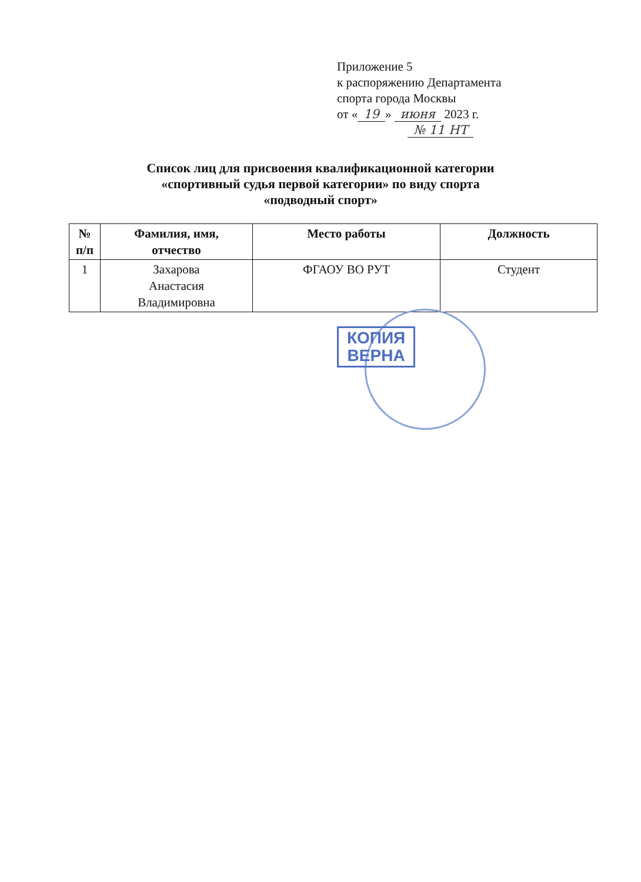Приложение 5
к распоряжению Департамента
спорта города Москвы
от « 19 » июня 2023 г.
№ 11 НТ
Список лиц для присвоения квалификационной категории
«спортивный судья первой категории» по виду спорта
«подводный спорт»
| № п/п | Фамилия, имя, отчество | Место работы | Должность |
| --- | --- | --- | --- |
| 1 | Захарова Анастасия Владимировна | ФГАОУ ВО РУТ | Студент |
КОПИЯ
ВЕРНА